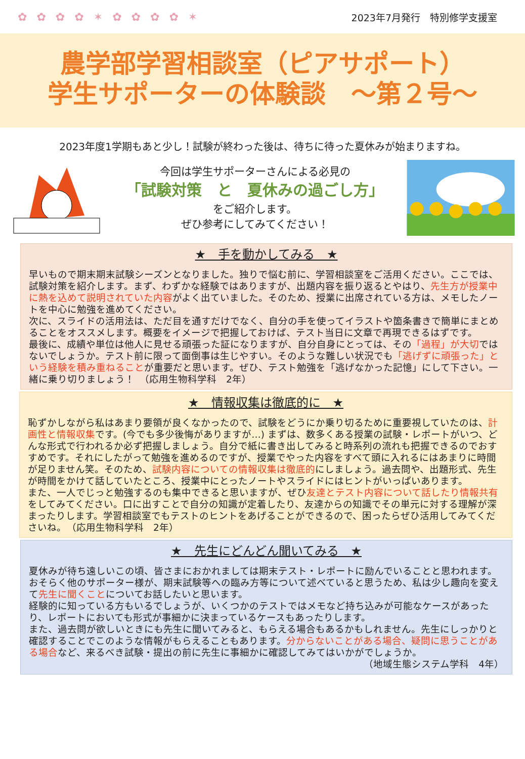✿ ✿ ✿ ✿ ✶ ✿ ✿ ✿ ✿ ✶ 2023年7月発行　特別修学支援室
農学部学習相談室（ピアサポート）
学生サポーターの体験談　～第２号～
2023年度1学期もあと少し！試験が終わった後は、待ちに待った夏休みが始まりますね。
今回は学生サポーターさんによる必見の
「試験対策　と　夏休みの過ごし方」
をご紹介します。
ぜひ参考にしてみてください！
★　手を動かしてみる　★
早いもので期末期末試験シーズンとなりました。独りで悩む前に、学習相談室をご活用ください。ここでは、試験対策を紹介します。まず、わずかな経験ではありますが、出題内容を振り返るとやはり、先生方が授業中に熱を込めて説明されていた内容がよく出ていました。そのため、授業に出席されている方は、メモしたノートを中心に勉強を進めてください。
次に、スライドの活用法は、ただ目を通すだけでなく、自分の手を使ってイラストや箇条書きで簡単にまとめることをオススメします。概要をイメージで把握しておけば、テスト当日に文章で再現できるはずです。
最後に、成績や単位は他人に見せる頑張った証になりますが、自分自身にとっては、その「過程」が大切ではないでしょうか。テスト前に限って面倒事は生じやすい。そのような難しい状況でも「逃げずに頑張った」という経験を積み重ねることが重要だと思います。ぜひ、テスト勉強を「逃げなかった記憶」にして下さい。一緒に乗り切りましょう！　（応用生物科学科　2年）
★　情報収集は徹底的に　★
恥ずかしながら私はあまり要領が良くなかったので、試験をどうにか乗り切るために重要視していたのは、計画性と情報収集です。(今でも多少後悔がありますが…) まずは、数多くある授業の試験・レポートがいつ、どんな形式で行われるか必ず把握しましょう。自分で紙に書き出してみると時系列の流れも把握できるのでおすすめです。それにしたがって勉強を進めるのですが、授業でやった内容をすべて頭に入れるにはあまりに時間が足りません笑。そのため、試験内容についての情報収集は徹底的にしましょう。過去問や、出題形式、先生が時間をかけて話していたところ、授業中にとったノートやスライドにはヒントがいっぱいあります。
また、一人でじっと勉強するのも集中できると思いますが、ぜひ友達とテスト内容について話したり情報共有をしてみてください。口に出すことで自分の知識が定着したり、友達からの知識でその単元に対する理解が深まったりします。学習相談室でもテストのヒントをあげることができるので、困ったらぜひ活用してみてくださいね。　（応用生物科学科　2年）
★　先生にどんどん聞いてみる　★
夏休みが待ち遠しいこの頃、皆さまにおかれましては期末テスト・レポートに励んでいることと思われます。おそらく他のサポーター様が、期末試験等への臨み方等について述べていると思うため、私は少し趣向を変えて先生に聞くことについてお話したいと思います。
経験的に知っている方もいるでしょうが、いくつかのテストではメモなど持ち込みが可能なケースがあったり、レポートにおいても形式が事細かに決まっているケースもあったりします。
また、過去問が欲しいときにも先生に聞いてみると、もらえる場合もあるかもしれません。先生にしっかりと確認することでこのような情報がもらえることもあります。分からないことがある場合、疑問に思うことがある場合など、来るべき試験・提出の前に先生に事細かに確認してみてはいかがでしょうか。
（地域生態システム学科　4年）